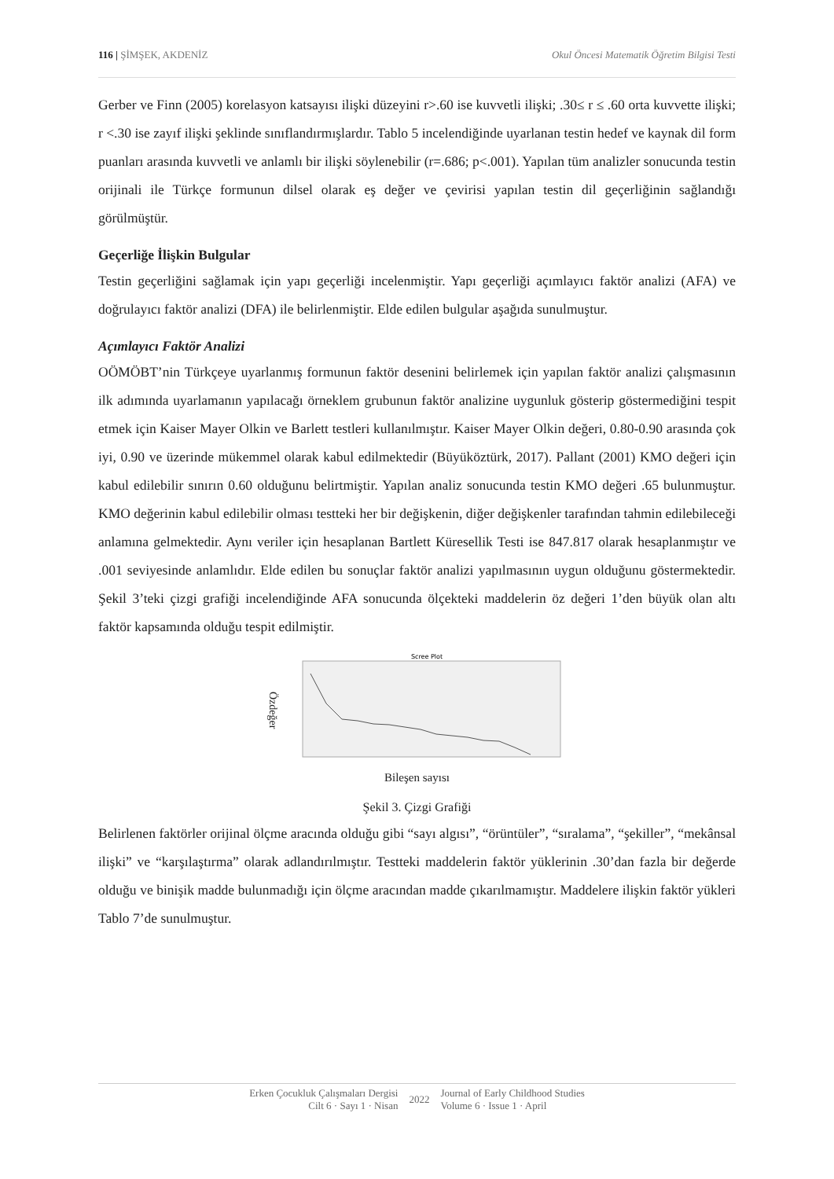116 | ŞİMŞEK, AKDENİZ Okul Öncesi Matematik Öğretim Bilgisi Testi
Gerber ve Finn (2005) korelasyon katsayısı ilişki düzeyini r>.60 ise kuvvetli ilişki; .30≤ r ≤ .60 orta kuvvette ilişki; r <.30 ise zayıf ilişki şeklinde sınıflandırmışlardır. Tablo 5 incelendiğinde uyarlanan testin hedef ve kaynak dil form puanları arasında kuvvetli ve anlamlı bir ilişki söylenebilir (r=.686; p<.001). Yapılan tüm analizler sonucunda testin orijinali ile Türkçe formunun dilsel olarak eş değer ve çevirisi yapılan testin dil geçerliğinin sağlandığı görülmüştür.
Geçerliğe İlişkin Bulgular
Testin geçerliğini sağlamak için yapı geçerliği incelenmiştir. Yapı geçerliği açımlayıcı faktör analizi (AFA) ve doğrulayıcı faktör analizi (DFA) ile belirlenmiştir. Elde edilen bulgular aşağıda sunulmuştur.
Açımlayıcı Faktör Analizi
OÖMÖBT’nin Türkçeye uyarlanmış formunun faktör desenini belirlemek için yapılan faktör analizi çalışmasının ilk adımında uyarlamanın yapılacağı örneklem grubunun faktör analizine uygunluk gösterip göstermediğini tespit etmek için Kaiser Mayer Olkin ve Barlett testleri kullanılmıştır. Kaiser Mayer Olkin değeri, 0.80-0.90 arasında çok iyi, 0.90 ve üzerinde mükemmel olarak kabul edilmektedir (Büyüköztürk, 2017). Pallant (2001) KMO değeri için kabul edilebilir sınırın 0.60 olduğunu belirtmiştir. Yapılan analiz sonucunda testin KMO değeri .65 bulunmuştur. KMO değerinin kabul edilebilir olması testteki her bir değişkenin, diğer değişkenler tarafından tahmin edilebileceği anlamına gelmektedir. Aynı veriler için hesaplanan Bartlett Küresellik Testi ise 847.817 olarak hesaplanmıştır ve .001 seviyesinde anlamlıdır. Elde edilen bu sonuçlar faktör analizi yapılmasının uygun olduğunu göstermektedir. Şekil 3’teki çizgi grafiği incelendiğinde AFA sonucunda ölçekteki maddelerin öz değeri 1’den büyük olan altı faktör kapsamında olduğu tespit edilmiştir.
Özdeğer
Scree Plot
Bileşen sayısı
Şekil 3. Çizgi Grafiği
Belirlenen faktörler orijinal ölçme aracında olduğu gibi “sayı algısı”, “örüntüler”, “sıralama”, “şekiller”, “mekânsal ilişki” ve “karşılaştırma” olarak adlandırılmıştır. Testteki maddelerin faktör yüklerinin .30’dan fazla bir değerde olduğu ve binişik madde bulunmadığı için ölçme aracından madde çıkarılmamıştır. Maddelere ilişkin faktör yükleri Tablo 7’de sunulmuştur.
Erken Çocukluk Çalışmaları Dergisi
Cilt 6 · Sayı 1 · Nisan
2022
Journal of Early Childhood Studies
Volume 6 · Issue 1 · April